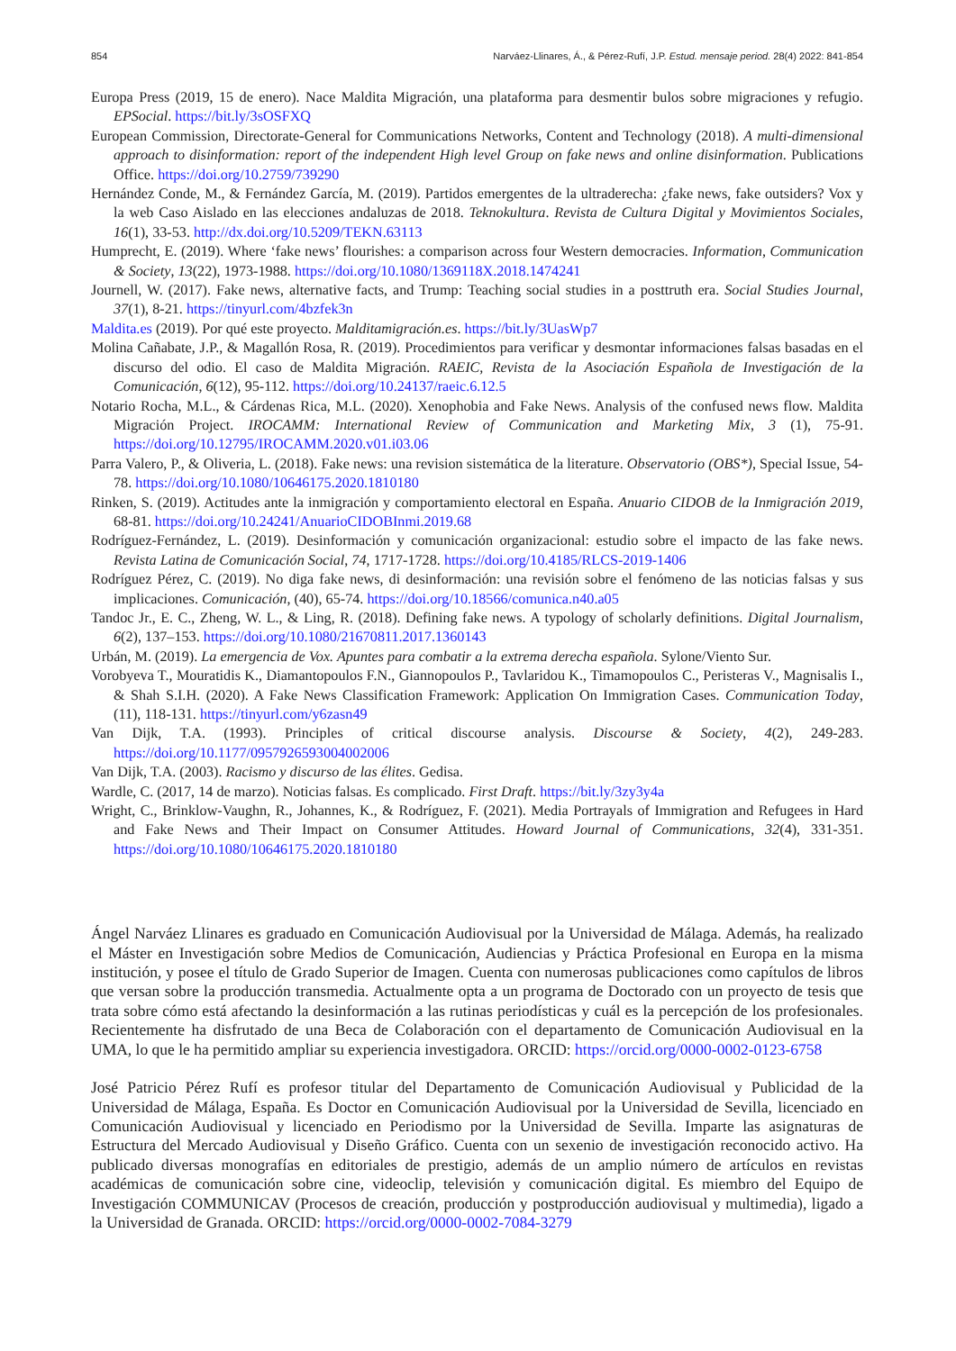854 Narváez-Llinares, Á., & Pérez-Rufí, J.P. Estud. mensaje period. 28(4) 2022: 841-854
Europa Press (2019, 15 de enero). Nace Maldita Migración, una plataforma para desmentir bulos sobre migraciones y refugio. EPSocial. https://bit.ly/3sOSFXQ
European Commission, Directorate-General for Communications Networks, Content and Technology (2018). A multi-dimensional approach to disinformation: report of the independent High level Group on fake news and online disinformation. Publications Office. https://doi.org/10.2759/739290
Hernández Conde, M., & Fernández García, M. (2019). Partidos emergentes de la ultraderecha: ¿fake news, fake outsiders? Vox y la web Caso Aislado en las elecciones andaluzas de 2018. Teknokultura. Revista de Cultura Digital y Movimientos Sociales, 16(1), 33-53. http://dx.doi.org/10.5209/TEKN.63113
Humprecht, E. (2019). Where ‘fake news’ flourishes: a comparison across four Western democracies. Information, Communication & Society, 13(22), 1973-1988. https://doi.org/10.1080/1369118X.2018.1474241
Journell, W. (2017). Fake news, alternative facts, and Trump: Teaching social studies in a posttruth era. Social Studies Journal, 37(1), 8-21. https://tinyurl.com/4bzfek3n
Maldita.es (2019). Por qué este proyecto. Malditamigración.es. https://bit.ly/3UasWp7
Molina Cañabate, J.P., & Magallón Rosa, R. (2019). Procedimientos para verificar y desmontar informaciones falsas basadas en el discurso del odio. El caso de Maldita Migración. RAEIC, Revista de la Asociación Española de Investigación de la Comunicación, 6(12), 95-112. https://doi.org/10.24137/raeic.6.12.5
Notario Rocha, M.L., & Cárdenas Rica, M.L. (2020). Xenophobia and Fake News. Analysis of the confused news flow. Maldita Migración Project. IROCAMM: International Review of Communication and Marketing Mix, 3 (1), 75-91. https://doi.org/10.12795/IROCAMM.2020.v01.i03.06
Parra Valero, P., & Oliveria, L. (2018). Fake news: una revision sistemática de la literature. Observatorio (OBS*), Special Issue, 54-78. https://doi.org/10.1080/10646175.2020.1810180
Rinken, S. (2019). Actitudes ante la inmigración y comportamiento electoral en España. Anuario CIDOB de la Inmigración 2019, 68-81. https://doi.org/10.24241/AnuarioCIDOBInmi.2019.68
Rodríguez-Fernández, L. (2019). Desinformación y comunicación organizacional: estudio sobre el impacto de las fake news. Revista Latina de Comunicación Social, 74, 1717-1728. https://doi.org/10.4185/RLCS-2019-1406
Rodríguez Pérez, C. (2019). No diga fake news, di desinformación: una revisión sobre el fenómeno de las noticias falsas y sus implicaciones. Comunicación, (40), 65-74. https://doi.org/10.18566/comunica.n40.a05
Tandoc Jr., E. C., Zheng, W. L., & Ling, R. (2018). Defining fake news. A typology of scholarly definitions. Digital Journalism, 6(2), 137–153. https://doi.org/10.1080/21670811.2017.1360143
Urbán, M. (2019). La emergencia de Vox. Apuntes para combatir a la extrema derecha española. Sylone/Viento Sur.
Vorobyeva T., Mouratidis K., Diamantopoulos F.N., Giannopoulos P., Tavlaridou K., Timamopoulos C., Peristeras V., Magnisalis I., & Shah S.I.H. (2020). A Fake News Classification Framework: Application On Immigration Cases. Communication Today, (11), 118-131. https://tinyurl.com/y6zasn49
Van Dijk, T.A. (1993). Principles of critical discourse analysis. Discourse & Society, 4(2), 249-283. https://doi.org/10.1177/0957926593004002006
Van Dijk, T.A. (2003). Racismo y discurso de las élites. Gedisa.
Wardle, C. (2017, 14 de marzo). Noticias falsas. Es complicado. First Draft. https://bit.ly/3zy3y4a
Wright, C., Brinklow-Vaughn, R., Johannes, K., & Rodríguez, F. (2021). Media Portrayals of Immigration and Refugees in Hard and Fake News and Their Impact on Consumer Attitudes. Howard Journal of Communications, 32(4), 331-351. https://doi.org/10.1080/10646175.2020.1810180
Ángel Narváez Llinares es graduado en Comunicación Audiovisual por la Universidad de Málaga. Además, ha realizado el Máster en Investigación sobre Medios de Comunicación, Audiencias y Práctica Profesional en Europa en la misma institución, y posee el título de Grado Superior de Imagen. Cuenta con numerosas publicaciones como capítulos de libros que versan sobre la producción transmedia. Actualmente opta a un programa de Doctorado con un proyecto de tesis que trata sobre cómo está afectando la desinformación a las rutinas periodísticas y cuál es la percepción de los profesionales. Recientemente ha disfrutado de una Beca de Colaboración con el departamento de Comunicación Audiovisual en la UMA, lo que le ha permitido ampliar su experiencia investigadora. ORCID: https://orcid.org/0000-0002-0123-6758
José Patricio Pérez Rufí es profesor titular del Departamento de Comunicación Audiovisual y Publicidad de la Universidad de Málaga, España. Es Doctor en Comunicación Audiovisual por la Universidad de Sevilla, licenciado en Comunicación Audiovisual y licenciado en Periodismo por la Universidad de Sevilla. Imparte las asignaturas de Estructura del Mercado Audiovisual y Diseño Gráfico. Cuenta con un sexenio de investigación reconocido activo. Ha publicado diversas monografías en editoriales de prestigio, además de un amplio número de artículos en revistas académicas de comunicación sobre cine, videoclip, televisión y comunicación digital. Es miembro del Equipo de Investigación COMMUNICAV (Procesos de creación, producción y postproducción audiovisual y multimedia), ligado a la Universidad de Granada. ORCID: https://orcid.org/0000-0002-7084-3279